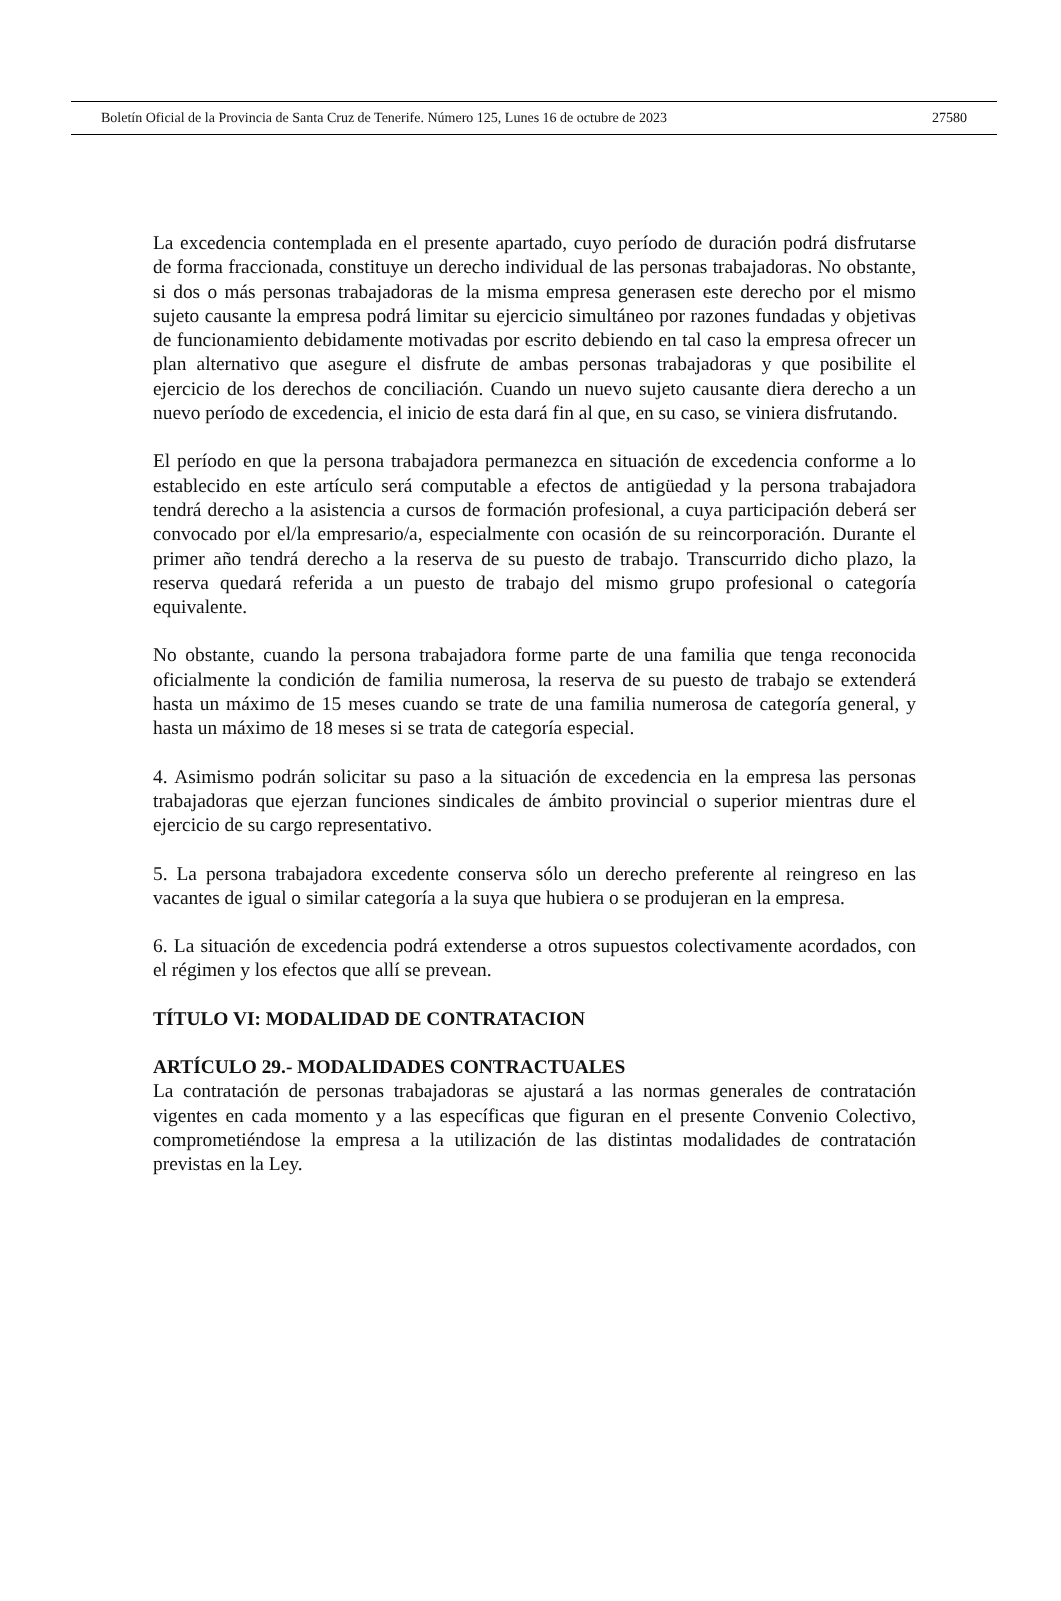Boletín Oficial de la Provincia de Santa Cruz de Tenerife. Número 125, Lunes 16 de octubre de 2023 27580
La excedencia contemplada en el presente apartado, cuyo período de duración podrá disfrutarse de forma fraccionada, constituye un derecho individual de las personas trabajadoras. No obstante, si dos o más personas trabajadoras de la misma empresa generasen este derecho por el mismo sujeto causante la empresa podrá limitar su ejercicio simultáneo por razones fundadas y objetivas de funcionamiento debidamente motivadas por escrito debiendo en tal caso la empresa ofrecer un plan alternativo que asegure el disfrute de ambas personas trabajadoras y que posibilite el ejercicio de los derechos de conciliación. Cuando un nuevo sujeto causante diera derecho a un nuevo período de excedencia, el inicio de esta dará fin al que, en su caso, se viniera disfrutando.
El período en que la persona trabajadora permanezca en situación de excedencia conforme a lo establecido en este artículo será computable a efectos de antigüedad y la persona trabajadora tendrá derecho a la asistencia a cursos de formación profesional, a cuya participación deberá ser convocado por el/la empresario/a, especialmente con ocasión de su reincorporación. Durante el primer año tendrá derecho a la reserva de su puesto de trabajo. Transcurrido dicho plazo, la reserva quedará referida a un puesto de trabajo del mismo grupo profesional o categoría equivalente.
No obstante, cuando la persona trabajadora forme parte de una familia que tenga reconocida oficialmente la condición de familia numerosa, la reserva de su puesto de trabajo se extenderá hasta un máximo de 15 meses cuando se trate de una familia numerosa de categoría general, y hasta un máximo de 18 meses si se trata de categoría especial.
4. Asimismo podrán solicitar su paso a la situación de excedencia en la empresa las personas trabajadoras que ejerzan funciones sindicales de ámbito provincial o superior mientras dure el ejercicio de su cargo representativo.
5. La persona trabajadora excedente conserva sólo un derecho preferente al reingreso en las vacantes de igual o similar categoría a la suya que hubiera o se produjeran en la empresa.
6. La situación de excedencia podrá extenderse a otros supuestos colectivamente acordados, con el régimen y los efectos que allí se prevean.
TÍTULO VI: MODALIDAD DE CONTRATACION
ARTÍCULO 29.- MODALIDADES CONTRACTUALES
La contratación de personas trabajadoras se ajustará a las normas generales de contratación vigentes en cada momento y a las específicas que figuran en el presente Convenio Colectivo, comprometiéndose la empresa a la utilización de las distintas modalidades de contratación previstas en la Ley.